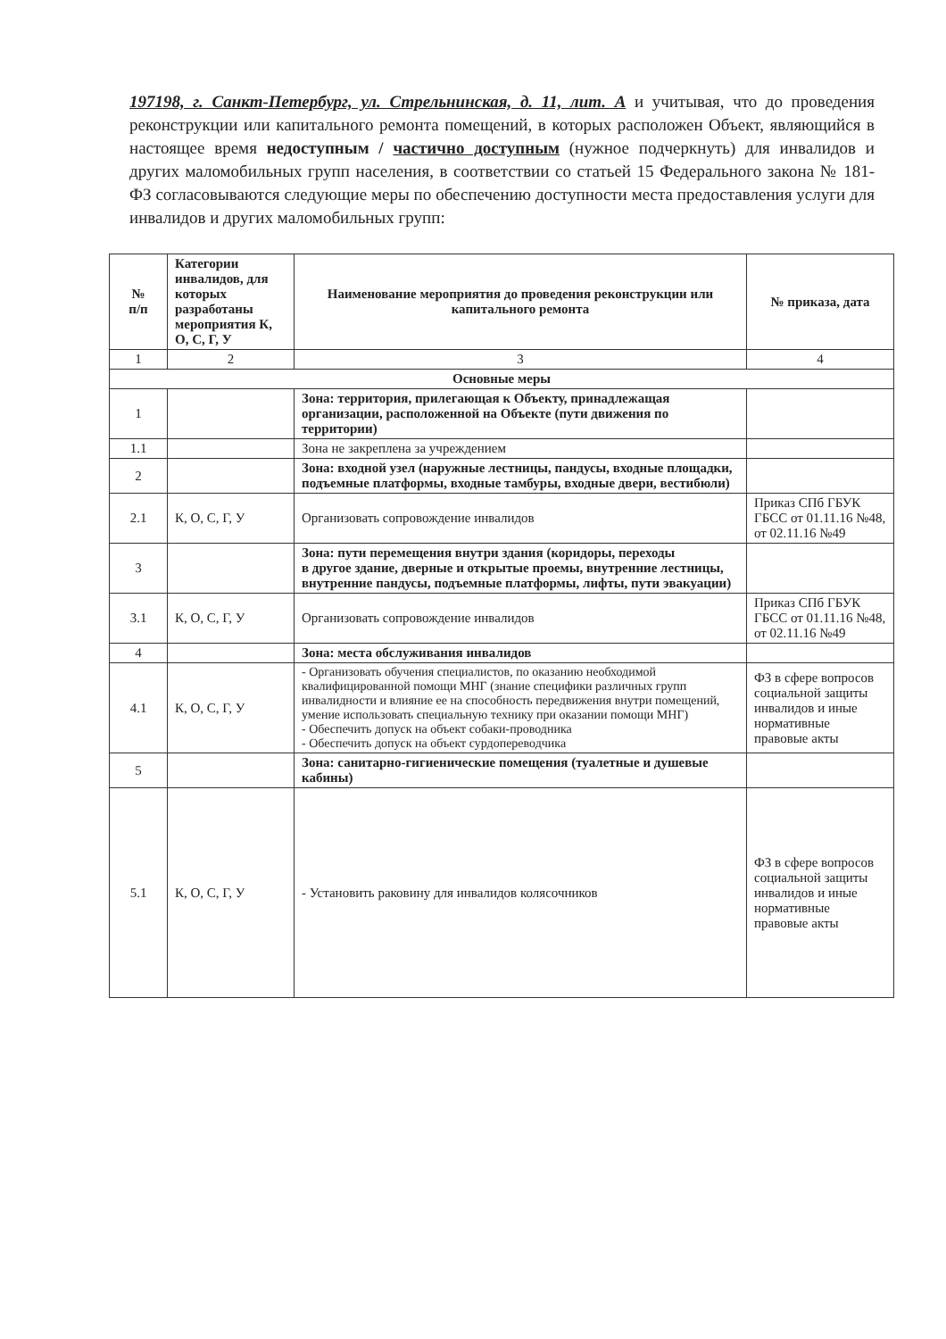197198, г. Санкт-Петербург, ул. Стрельнинская, д. 11, лит. А и учитывая, что до проведения реконструкции или капитального ремонта помещений, в которых расположен Объект, являющийся в настоящее время недоступным / частично доступным (нужное подчеркнуть) для инвалидов и других маломобильных групп населения, в соответствии со статьей 15 Федерального закона № 181-ФЗ согласовываются следующие меры по обеспечению доступности места предоставления услуги для инвалидов и других маломобильных групп:
| № п/п | Категории инвалидов, для которых разработаны мероприятия К, О, С, Г, У | Наименование мероприятия до проведения реконструкции или капитального ремонта | № приказа, дата |
| --- | --- | --- | --- |
| 1 | 2 | 3 | 4 |
| Основные меры | | | |
| 1 | | Зона: территория, прилегающая к Объекту, принадлежащая организации, расположенной на Объекте (пути движения по территории) | |
| 1.1 | | Зона не закреплена за учреждением | |
| 2 | | Зона: входной узел (наружные лестницы, пандусы, входные площадки, подъемные платформы, входные тамбуры, входные двери, вестибюли) | |
| 2.1 | К, О, С, Г, У | Организовать сопровождение инвалидов | Приказ СПб ГБУК ГБСС от 01.11.16 №48, от 02.11.16 №49 |
| 3 | | Зона: пути перемещения внутри здания (коридоры, переходы в другое здание, дверные и открытые проемы, внутренние лестницы, внутренние пандусы, подъемные платформы, лифты, пути эвакуации) | |
| 3.1 | К, О, С, Г, У | Организовать сопровождение инвалидов | Приказ СПб ГБУК ГБСС от 01.11.16 №48, от 02.11.16 №49 |
| 4 | | Зона: места обслуживания инвалидов | |
| 4.1 | К, О, С, Г, У | - Организовать обучения специалистов, по оказанию необходимой квалифицированной помощи МНГ (знание специфики различных групп инвалидности и влияние ее на способность передвижения внутри помещений, умение использовать специальную технику при оказании помощи МНГ) - Обеспечить допуск на объект собаки-проводника - Обеспечить допуск на объект сурдопереводчика | ФЗ в сфере вопросов социальной защиты инвалидов и иные нормативные правовые акты |
| 5 | | Зона: санитарно-гигиенические помещения (туалетные и душевые кабины) | |
| 5.1 | К, О, С, Г, У | - Установить раковину для инвалидов колясочников | ФЗ в сфере вопросов социальной защиты инвалидов и иные нормативные правовые акты |